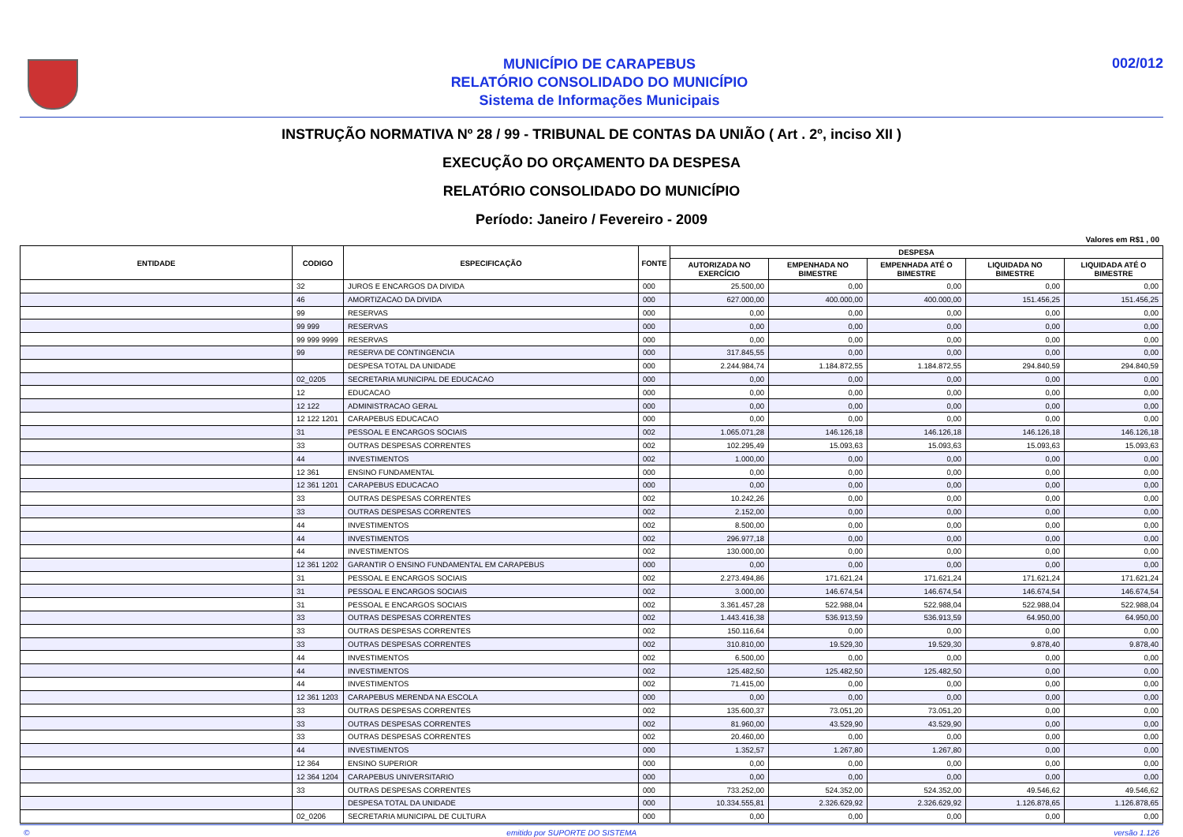MUNICÍPIO DE CARAPEBUS
RELATÓRIO CONSOLIDADO DO MUNICÍPIO
Sistema de Informações Municipais
002/012
INSTRUÇÃO NORMATIVA Nº 28 / 99 - TRIBUNAL DE CONTAS DA UNIÃO ( Art . 2º, inciso XII )
EXECUÇÃO DO ORÇAMENTO DA DESPESA
RELATÓRIO CONSOLIDADO DO MUNICÍPIO
Período: Janeiro / Fevereiro - 2009
Valores em R$1 , 00
| ENTIDADE | CODIGO | ESPECIFICAÇÃO | FONTE | DESPESA | | | | |
| --- | --- | --- | --- | --- | --- | --- | --- | --- |
| | | | | AUTORIZADA NO EXERCÍCIO | EMPENHADA NO BIMESTRE | EMPENHADA ATÉ O BIMESTRE | LIQUIDADA NO BIMESTRE | LIQUIDADA ATÉ O BIMESTRE |
| | 32 | JUROS E ENCARGOS DA DIVIDA | 000 | 25.500,00 | 0,00 | 0,00 | 0,00 | 0,00 |
| | 46 | AMORTIZACAO DA DIVIDA | 000 | 627.000,00 | 400.000,00 | 400.000,00 | 151.456,25 | 151.456,25 |
| | 99 | RESERVAS | 000 | 0,00 | 0,00 | 0,00 | 0,00 | 0,00 |
| | 99 999 | RESERVAS | 000 | 0,00 | 0,00 | 0,00 | 0,00 | 0,00 |
| | 99 999 9999 | RESERVAS | 000 | 0,00 | 0,00 | 0,00 | 0,00 | 0,00 |
| | 99 | RESERVA DE CONTINGENCIA | 000 | 317.845,55 | 0,00 | 0,00 | 0,00 | 0,00 |
| | | DESPESA TOTAL DA UNIDADE | 000 | 2.244.984,74 | 1.184.872,55 | 1.184.872,55 | 294.840,59 | 294.840,59 |
| | 02_0205 | SECRETARIA MUNICIPAL DE EDUCACAO | 000 | 0,00 | 0,00 | 0,00 | 0,00 | 0,00 |
| | 12 | EDUCACAO | 000 | 0,00 | 0,00 | 0,00 | 0,00 | 0,00 |
| | 12 122 | ADMINISTRACAO GERAL | 000 | 0,00 | 0,00 | 0,00 | 0,00 | 0,00 |
| | 12 122 1201 | CARAPEBUS EDUCACAO | 000 | 0,00 | 0,00 | 0,00 | 0,00 | 0,00 |
| | 31 | PESSOAL E ENCARGOS SOCIAIS | 002 | 1.065.071,28 | 146.126,18 | 146.126,18 | 146.126,18 | 146.126,18 |
| | 33 | OUTRAS DESPESAS CORRENTES | 002 | 102.295,49 | 15.093,63 | 15.093,63 | 15.093,63 | 15.093,63 |
| | 44 | INVESTIMENTOS | 002 | 1.000,00 | 0,00 | 0,00 | 0,00 | 0,00 |
| | 12 361 | ENSINO FUNDAMENTAL | 000 | 0,00 | 0,00 | 0,00 | 0,00 | 0,00 |
| | 12 361 1201 | CARAPEBUS EDUCACAO | 000 | 0,00 | 0,00 | 0,00 | 0,00 | 0,00 |
| | 33 | OUTRAS DESPESAS CORRENTES | 002 | 10.242,26 | 0,00 | 0,00 | 0,00 | 0,00 |
| | 33 | OUTRAS DESPESAS CORRENTES | 002 | 2.152,00 | 0,00 | 0,00 | 0,00 | 0,00 |
| | 44 | INVESTIMENTOS | 002 | 8.500,00 | 0,00 | 0,00 | 0,00 | 0,00 |
| | 44 | INVESTIMENTOS | 002 | 296.977,18 | 0,00 | 0,00 | 0,00 | 0,00 |
| | 44 | INVESTIMENTOS | 002 | 130.000,00 | 0,00 | 0,00 | 0,00 | 0,00 |
| | 12 361 1202 | GARANTIR O ENSINO FUNDAMENTAL EM CARAPEBUS | 000 | 0,00 | 0,00 | 0,00 | 0,00 | 0,00 |
| | 31 | PESSOAL E ENCARGOS SOCIAIS | 002 | 2.273.494,86 | 171.621,24 | 171.621,24 | 171.621,24 | 171.621,24 |
| | 31 | PESSOAL E ENCARGOS SOCIAIS | 002 | 3.000,00 | 146.674,54 | 146.674,54 | 146.674,54 | 146.674,54 |
| | 31 | PESSOAL E ENCARGOS SOCIAIS | 002 | 3.361.457,28 | 522.988,04 | 522.988,04 | 522.988,04 | 522.988,04 |
| | 33 | OUTRAS DESPESAS CORRENTES | 002 | 1.443.416,38 | 536.913,59 | 536.913,59 | 64.950,00 | 64.950,00 |
| | 33 | OUTRAS DESPESAS CORRENTES | 002 | 150.116,64 | 0,00 | 0,00 | 0,00 | 0,00 |
| | 33 | OUTRAS DESPESAS CORRENTES | 002 | 310.810,00 | 19.529,30 | 19.529,30 | 9.878,40 | 9.878,40 |
| | 44 | INVESTIMENTOS | 002 | 6.500,00 | 0,00 | 0,00 | 0,00 | 0,00 |
| | 44 | INVESTIMENTOS | 002 | 125.482,50 | 125.482,50 | 125.482,50 | 0,00 | 0,00 |
| | 44 | INVESTIMENTOS | 002 | 71.415,00 | 0,00 | 0,00 | 0,00 | 0,00 |
| | 12 361 1203 | CARAPEBUS MERENDA NA ESCOLA | 000 | 0,00 | 0,00 | 0,00 | 0,00 | 0,00 |
| | 33 | OUTRAS DESPESAS CORRENTES | 002 | 135.600,37 | 73.051,20 | 73.051,20 | 0,00 | 0,00 |
| | 33 | OUTRAS DESPESAS CORRENTES | 002 | 81.960,00 | 43.529,90 | 43.529,90 | 0,00 | 0,00 |
| | 33 | OUTRAS DESPESAS CORRENTES | 002 | 20.460,00 | 0,00 | 0,00 | 0,00 | 0,00 |
| | 44 | INVESTIMENTOS | 000 | 1.352,57 | 1.267,80 | 1.267,80 | 0,00 | 0,00 |
| | 12 364 | ENSINO SUPERIOR | 000 | 0,00 | 0,00 | 0,00 | 0,00 | 0,00 |
| | 12 364 1204 | CARAPEBUS UNIVERSITARIO | 000 | 0,00 | 0,00 | 0,00 | 0,00 | 0,00 |
| | 33 | OUTRAS DESPESAS CORRENTES | 000 | 733.252,00 | 524.352,00 | 524.352,00 | 49.546,62 | 49.546,62 |
| | | DESPESA TOTAL DA UNIDADE | 000 | 10.334.555,81 | 2.326.629,92 | 2.326.629,92 | 1.126.878,65 | 1.126.878,65 |
| | 02_0206 | SECRETARIA MUNICIPAL DE CULTURA | 000 | 0,00 | 0,00 | 0,00 | 0,00 | 0,00 |
© emitido por SUPORTE DO SISTEMA versão 1.126